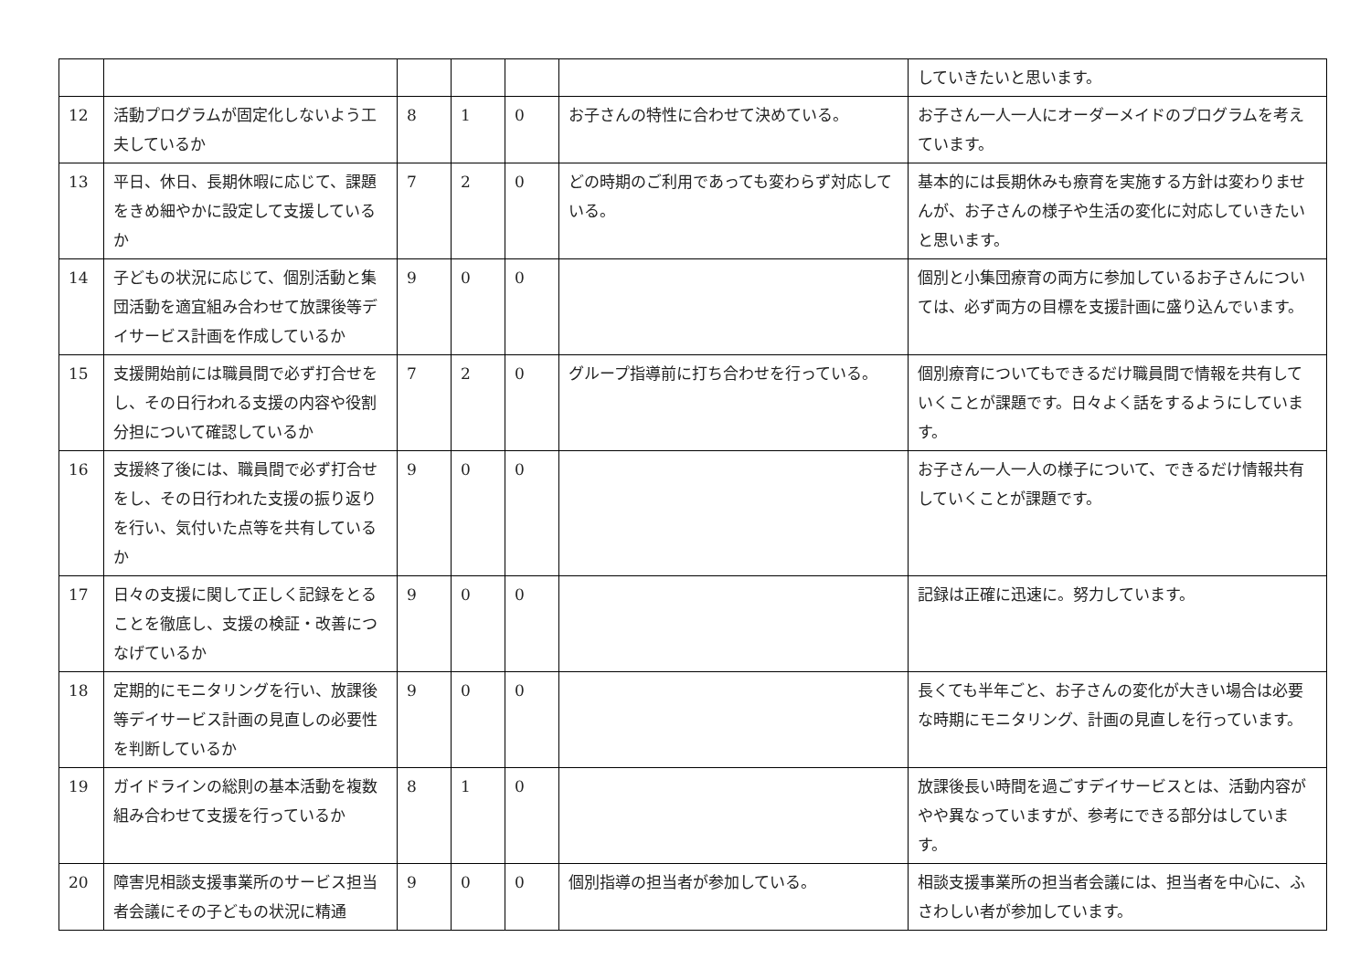| | | | | | | していきたいと思います。 |
| 12 | 活動プログラムが固定化しないよう工夫しているか | 8 | 1 | 0 | お子さんの特性に合わせて決めている。 | お子さん一人一人にオーダーメイドのプログラムを考えています。 |
| 13 | 平日、休日、長期休暇に応じて、課題をきめ細やかに設定して支援しているか | 7 | 2 | 0 | どの時期のご利用であっても変わらず対応している。 | 基本的には長期休みも療育を実施する方針は変わりませんが、お子さんの様子や生活の変化に対応していきたいと思います。 |
| 14 | 子どもの状況に応じて、個別活動と集団活動を適宜組み合わせて放課後等デイサービス計画を作成しているか | 9 | 0 | 0 | | 個別と小集団療育の両方に参加しているお子さんについては、必ず両方の目標を支援計画に盛り込んでいます。 |
| 15 | 支援開始前には職員間で必ず打合せをし、その日行われる支援の内容や役割分担について確認しているか | 7 | 2 | 0 | グループ指導前に打ち合わせを行っている。 | 個別療育についてもできるだけ職員間で情報を共有していくことが課題です。日々よく話をするようにしています。 |
| 16 | 支援終了後には、職員間で必ず打合せをし、その日行われた支援の振り返りを行い、気付いた点等を共有しているか | 9 | 0 | 0 | | お子さん一人一人の様子について、できるだけ情報共有していくことが課題です。 |
| 17 | 日々の支援に関して正しく記録をとることを徹底し、支援の検証・改善につなげているか | 9 | 0 | 0 | | 記録は正確に迅速に。努力しています。 |
| 18 | 定期的にモニタリングを行い、放課後等デイサービス計画の見直しの必要性を判断しているか | 9 | 0 | 0 | | 長くても半年ごと、お子さんの変化が大きい場合は必要な時期にモニタリング、計画の見直しを行っています。 |
| 19 | ガイドラインの総則の基本活動を複数組み合わせて支援を行っているか | 8 | 1 | 0 | | 放課後長い時間を過ごすデイサービスとは、活動内容がやや異なっていますが、参考にできる部分はしています。 |
| 20 | 障害児相談支援事業所のサービス担当者会議にその子どもの状況に精通 | 9 | 0 | 0 | 個別指導の担当者が参加している。 | 相談支援事業所の担当者会議には、担当者を中心に、ふさわしい者が参加しています。 |